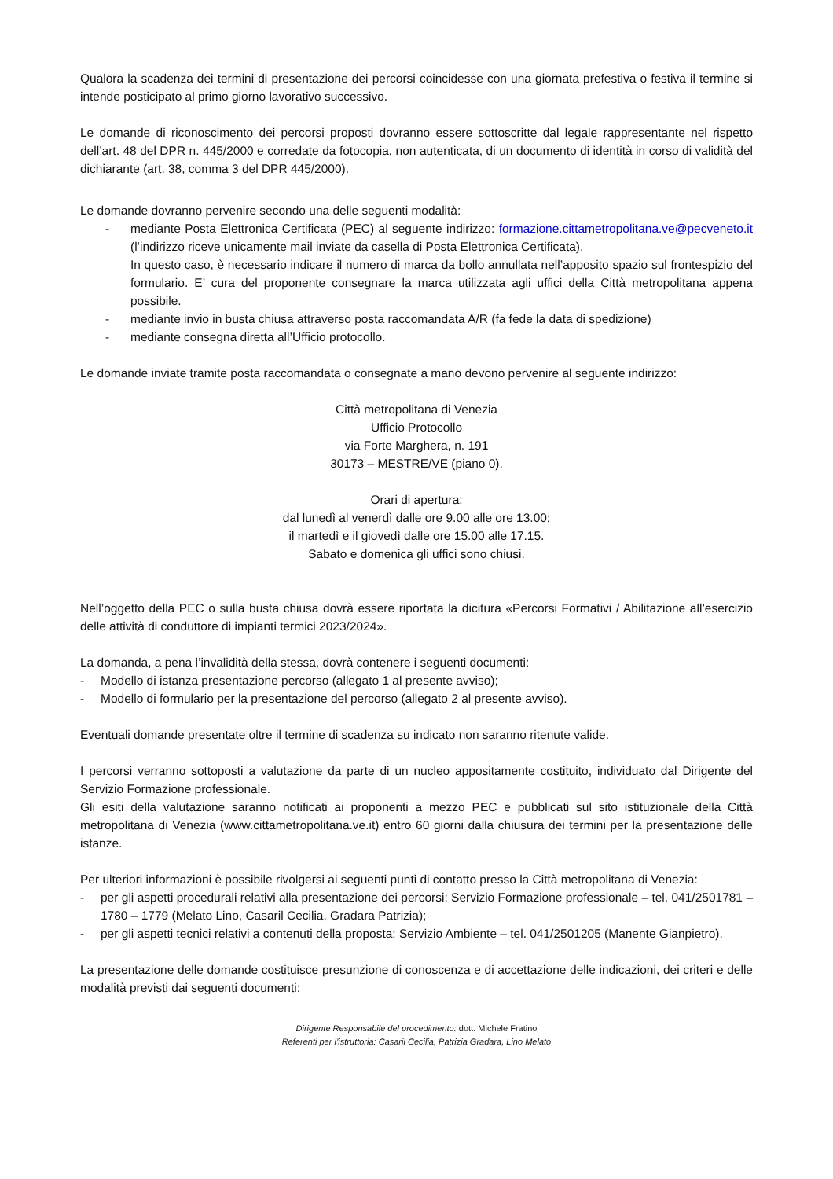Qualora la scadenza dei termini di presentazione dei percorsi coincidesse con una giornata prefestiva o festiva il termine si intende posticipato al primo giorno lavorativo successivo.
Le domande di riconoscimento dei percorsi proposti dovranno essere sottoscritte dal legale rappresentante nel rispetto dell’art. 48 del DPR n. 445/2000 e corredate da fotocopia, non autenticata, di un documento di identità in corso di validità del dichiarante (art. 38, comma 3 del DPR 445/2000).
Le domande dovranno pervenire secondo una delle seguenti modalità:
- mediante Posta Elettronica Certificata (PEC) al seguente indirizzo: formazione.cittametropolitana.ve@pecveneto.it (l’indirizzo riceve unicamente mail inviate da casella di Posta Elettronica Certificata).
In questo caso, è necessario indicare il numero di marca da bollo annullata nell’apposito spazio sul frontespizio del formulario. E’ cura del proponente consegnare la marca utilizzata agli uffici della Città metropolitana appena possibile.
- mediante invio in busta chiusa attraverso posta raccomandata A/R (fa fede la data di spedizione)
- mediante consegna diretta all’Ufficio protocollo.
Le domande inviate tramite posta raccomandata o consegnate a mano devono pervenire al seguente indirizzo:
Città metropolitana di Venezia
Ufficio Protocollo
via Forte Marghera, n. 191
30173 – MESTRE/VE (piano 0).
Orari di apertura:
dal lunedì al venerdì dalle ore 9.00 alle ore 13.00;
il martedì e il giovedì dalle ore 15.00 alle 17.15.
Sabato e domenica gli uffici sono chiusi.
Nell’oggetto della PEC o sulla busta chiusa dovrà essere riportata la dicitura «Percorsi Formativi / Abilitazione all’esercizio delle attività di conduttore di impianti termici 2023/2024».
La domanda, a pena l’invalidità della stessa, dovrà contenere i seguenti documenti:
- Modello di istanza presentazione percorso (allegato 1 al presente avviso);
- Modello di formulario per la presentazione del percorso (allegato 2 al presente avviso).
Eventuali domande presentate oltre il termine di scadenza su indicato non saranno ritenute valide.
I percorsi verranno sottoposti a valutazione da parte di un nucleo appositamente costituito, individuato dal Dirigente del Servizio Formazione professionale.
Gli esiti della valutazione saranno notificati ai proponenti a mezzo PEC e pubblicati sul sito istituzionale della Città metropolitana di Venezia (www.cittametropolitana.ve.it) entro 60 giorni dalla chiusura dei termini per la presentazione delle istanze.
Per ulteriori informazioni è possibile rivolgersi ai seguenti punti di contatto presso la Città metropolitana di Venezia:
- per gli aspetti procedurali relativi alla presentazione dei percorsi: Servizio Formazione professionale – tel. 041/2501781 – 1780 – 1779 (Melato Lino, Casaril Cecilia, Gradara Patrizia);
- per gli aspetti tecnici relativi a contenuti della proposta: Servizio Ambiente – tel. 041/2501205 (Manente Gianpietro).
La presentazione delle domande costituisce presunzione di conoscenza e di accettazione delle indicazioni, dei criteri e delle modalità previsti dai seguenti documenti:
Dirigente Responsabile del procedimento: dott. Michele Fratino
Referenti per l’istruttoria: Casaril Cecilia, Patrizia Gradara, Lino Melato